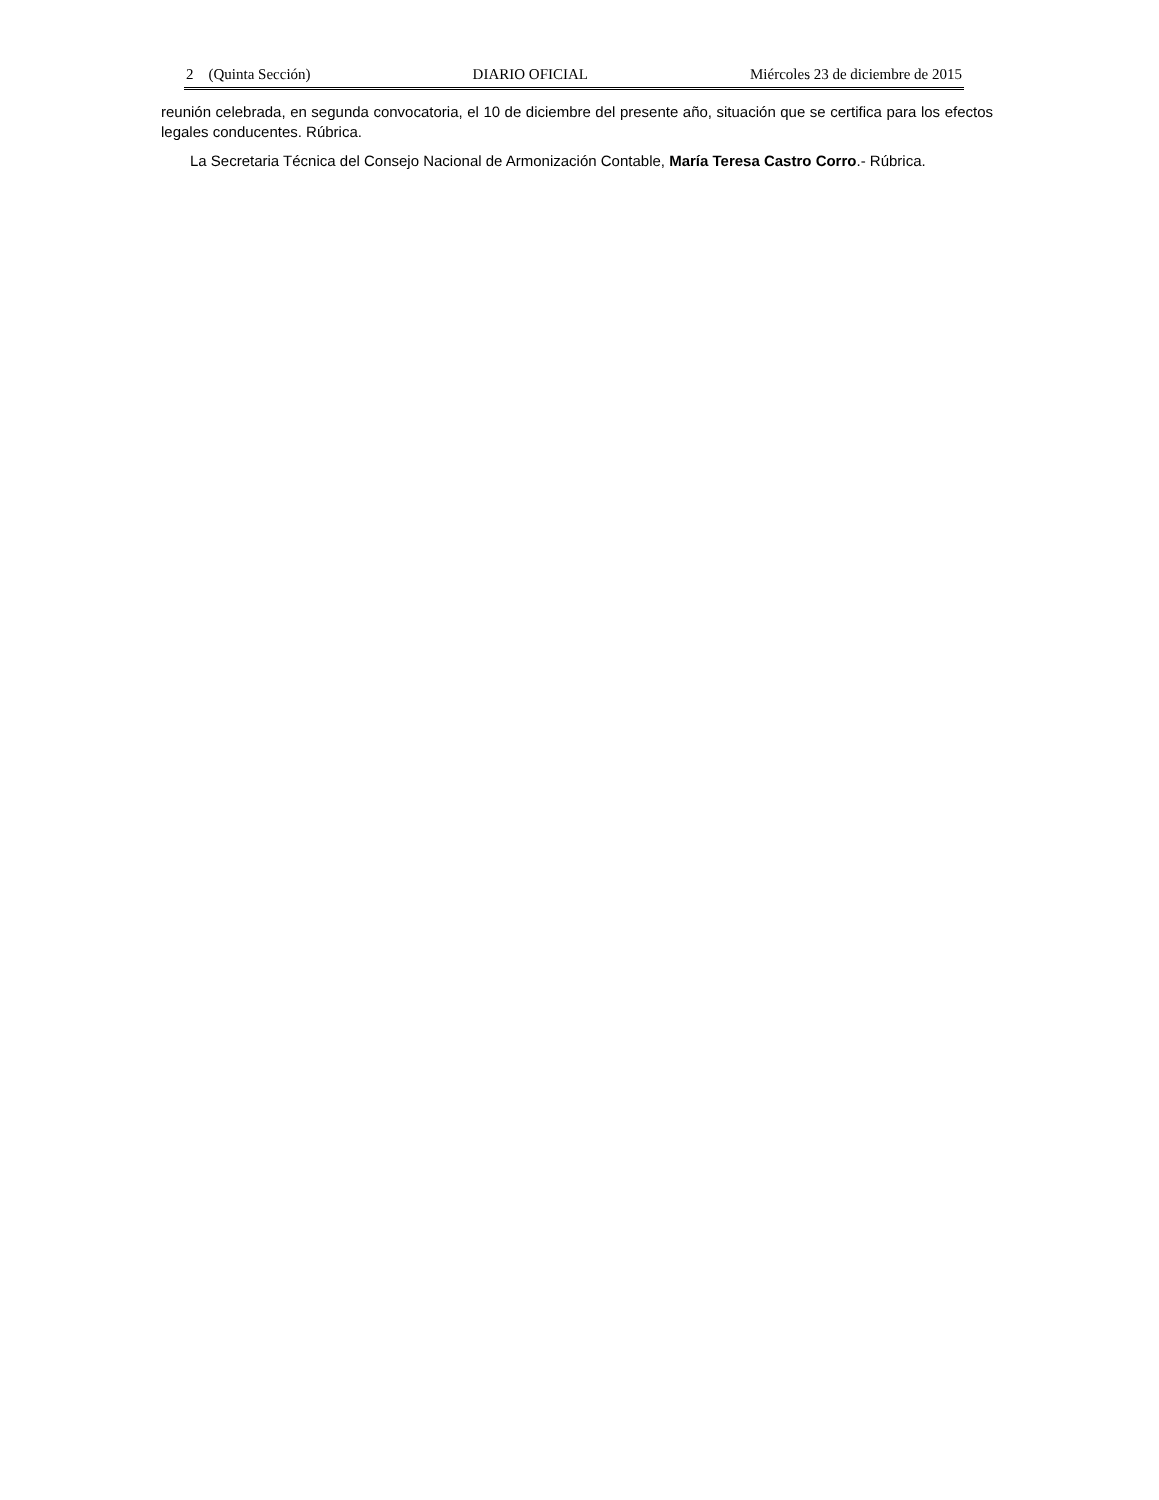2 (Quinta Sección) DIARIO OFICIAL Miércoles 23 de diciembre de 2015
reunión celebrada, en segunda convocatoria, el 10 de diciembre del presente año, situación que se certifica para los efectos legales conducentes. Rúbrica.
La Secretaria Técnica del Consejo Nacional de Armonización Contable, María Teresa Castro Corro.- Rúbrica.